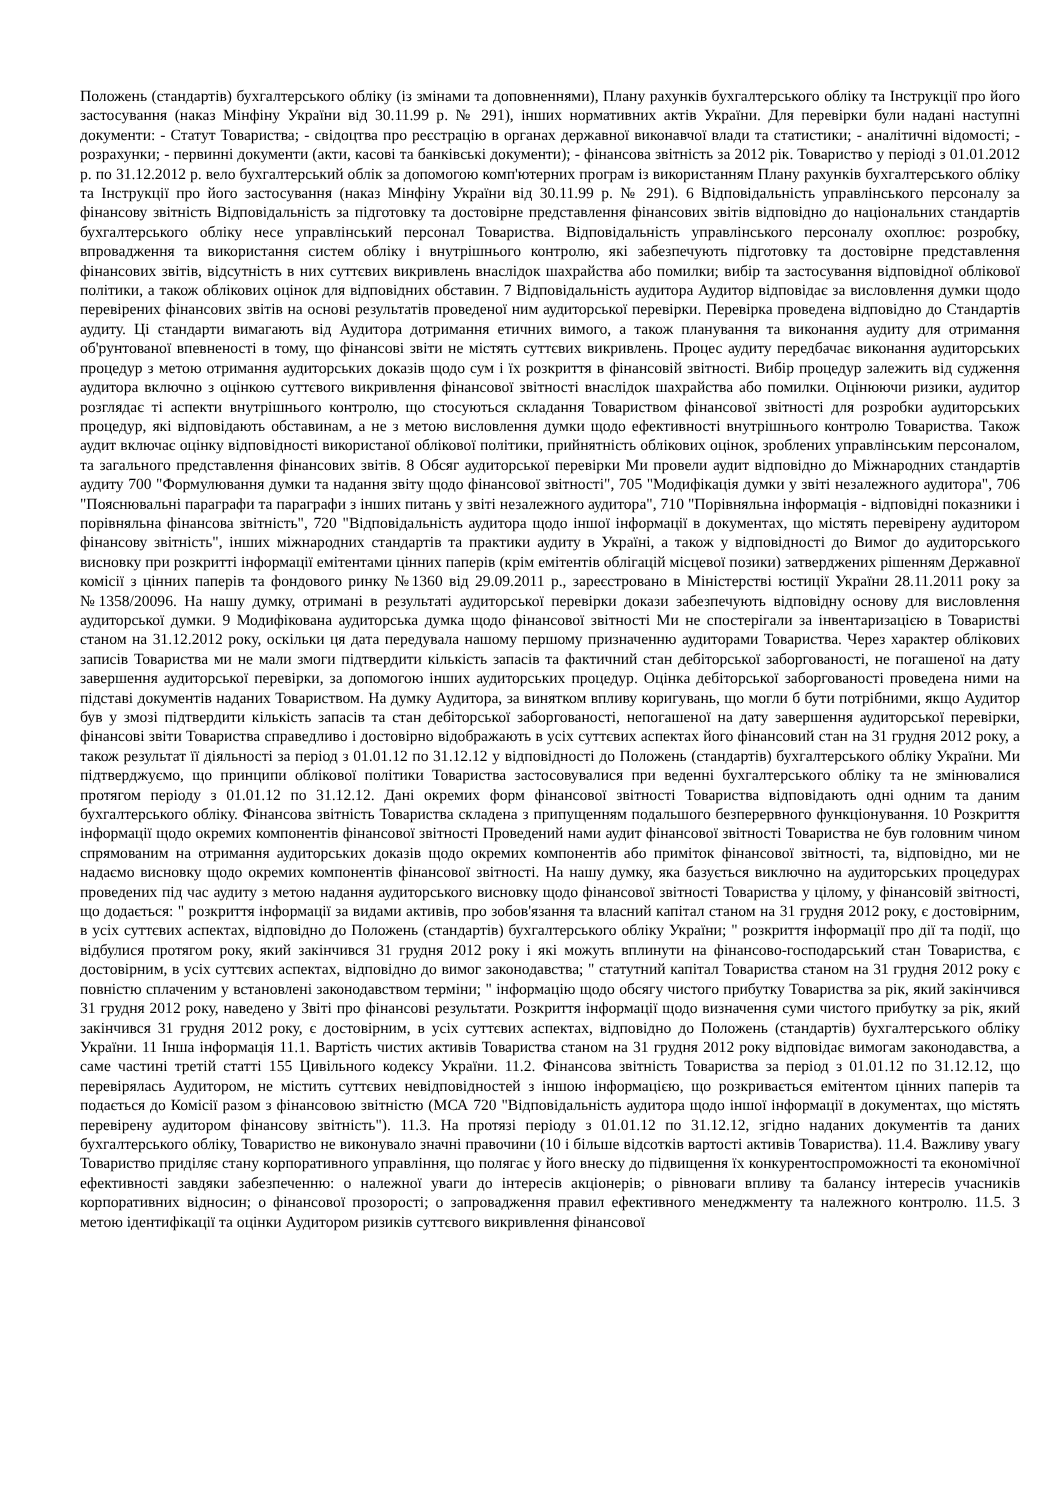Положень (стандартів) бухгалтерського обліку (із змінами та доповненнями), Плану рахунків бухгалтерського обліку та Інструкції про його застосування (наказ Мінфіну України від 30.11.99 р. № 291), інших нормативних актів України. Для перевірки були надані наступні документи: - Статут Товариства; - свідоцтва про реєстрацію в органах державної виконавчої влади та статистики; - аналітичні відомості; - розрахунки; - первинні документи (акти, касові та банківські документи); - фінансова звітність за 2012 рік. Товариство у періоді з 01.01.2012 р. по 31.12.2012 р. вело бухгалтерський облік за допомогою комп'ютерних програм із використанням Плану рахунків бухгалтерського обліку та Інструкції про його застосування (наказ Мінфіну України від 30.11.99 р. № 291). 6 Відповідальність управлінського персоналу за фінансову звітність Відповідальність за підготовку та достовірне представлення фінансових звітів відповідно до національних стандартів бухгалтерського обліку несе управлінський персонал Товариства. Відповідальність управлінського персоналу охоплює: розробку, впровадження та використання систем обліку і внутрішнього контролю, які забезпечують підготовку та достовірне представлення фінансових звітів, відсутність в них суттєвих викривлень внаслідок шахрайства або помилки; вибір та застосування відповідної облікової політики, а також облікових оцінок для відповідних обставин. 7 Відповідальність аудитора Аудитор відповідає за висловлення думки щодо перевірених фінансових звітів на основі результатів проведеної ним аудиторської перевірки. Перевірка проведена відповідно до Стандартів аудиту. Ці стандарти вимагають від Аудитора дотримання етичних вимого, а також планування та виконання аудиту для отримання об'рунтованої впевненості в тому, що фінансові звіти не містять суттєвих викривлень. Процес аудиту передбачає виконання аудиторських процедур з метою отримання аудиторських доказів щодо сум і їх розкриття в фінансовій звітності. Вибір процедур залежить від судження аудитора включно з оцінкою суттєвого викривлення фінансової звітності внаслідок шахрайства або помилки. Оцінюючи ризики, аудитор розглядає ті аспекти внутрішнього контролю, що стосуються складання Товариством фінансової звітності для розробки аудиторських процедур, які відповідають обставинам, а не з метою висловлення думки щодо ефективності внутрішнього контролю Товариства. Також аудит включає оцінку відповідності використаної облікової політики, прийнятність облікових оцінок, зроблених управлінським персоналом, та загального представлення фінансових звітів. 8 Обсяг аудиторської перевірки Ми провели аудит відповідно до Міжнародних стандартів аудиту 700 "Формулювання думки та надання звіту щодо фінансової звітності", 705 "Модифікація думки у звіті незалежного аудитора", 706 "Пояснювальні параграфи та параграфи з інших питань у звіті незалежного аудитора", 710 "Порівняльна інформація - відповідні показники і порівняльна фінансова звітність", 720 "Відповідальність аудитора щодо іншої інформації в документах, що містять перевірену аудитором фінансову звітність", інших міжнародних стандартів та практики аудиту в Україні, а також у відповідності до Вимог до аудиторського висновку при розкритті інформації емітентами цінних паперів (крім емітентів облігацій місцевої позики) затверджених рішенням Державної комісії з цінних паперів та фондового ринку №1360 від 29.09.2011 р., зареєстровано в Міністерстві юстиції України 28.11.2011 року за №1358/20096. На нашу думку, отримані в результаті аудиторської перевірки докази забезпечують відповідну основу для висловлення аудиторської думки. 9 Модифікована аудиторська думка щодо фінансової звітності Ми не спостерігали за інвентаризацією в Товаристві станом на 31.12.2012 року, оскільки ця дата передувала нашому першому призначенню аудиторами Товариства. Через характер облікових записів Товариства ми не мали змоги підтвердити кількість запасів та фактичний стан дебіторської заборгованості, не погашеної на дату завершення аудиторської перевірки, за допомогою інших аудиторських процедур. Оцінка дебіторської заборгованості проведена ними на підставі документів наданих Товариством. На думку Аудитора, за винятком впливу коригувань, що могли б бути потрібними, якщо Аудитор був у змозі підтвердити кількість запасів та стан дебіторської заборгованості, непогашеної на дату завершення аудиторської перевірки, фінансові звіти Товариства справедливо і достовірно відображають в усіх суттєвих аспектах його фінансовий стан на 31 грудня 2012 року, а також результат її діяльності за період з 01.01.12 по 31.12.12 у відповідності до Положень (стандартів) бухгалтерського обліку України. Ми підтверджуємо, що принципи облікової політики Товариства застосовувалися при веденні бухгалтерського обліку та не змінювалися протягом періоду з 01.01.12 по 31.12.12. Дані окремих форм фінансової звітності Товариства відповідають одні одним та даним бухгалтерського обліку. Фінансова звітність Товариства складена з припущенням подальшого безперервного функціонування. 10 Розкриття інформації щодо окремих компонентів фінансової звітності Проведений нами аудит фінансової звітності Товариства не був головним чином спрямованим на отримання аудиторських доказів щодо окремих компонентів або приміток фінансової звітності, та, відповідно, ми не надаємо висновку щодо окремих компонентів фінансової звітності. На нашу думку, яка базується виключно на аудиторських процедурах проведених під час аудиту з метою надання аудиторського висновку щодо фінансової звітності Товариства у цілому, у фінансовій звітності, що додається: " розкриття інформації за видами активів, про зобов'язання та власний капітал станом на 31 грудня 2012 року, є достовірним, в усіх суттєвих аспектах, відповідно до Положень (стандартів) бухгалтерського обліку України; " розкриття інформації про дії та події, що відбулися протягом року, який закінчився 31 грудня 2012 року і які можуть вплинути на фінансово-господарський стан Товариства, є достовірним, в усіх суттєвих аспектах, відповідно до вимог законодавства; " статутний капітал Товариства станом на 31 грудня 2012 року є повністю сплаченим у встановлені законодавством терміни; " інформацію щодо обсягу чистого прибутку Товариства за рік, який закінчився 31 грудня 2012 року, наведено у Звіті про фінансові результати. Розкриття інформації щодо визначення суми чистого прибутку за рік, який закінчився 31 грудня 2012 року, є достовірним, в усіх суттєвих аспектах, відповідно до Положень (стандартів) бухгалтерського обліку України. 11 Інша інформація 11.1. Вартість чистих активів Товариства станом на 31 грудня 2012 року відповідає вимогам законодавства, а саме частині третій статті 155 Цивільного кодексу України. 11.2. Фінансова звітність Товариства за період з 01.01.12 по 31.12.12, що перевірялась Аудитором, не містить суттєвих невідповідностей з іншою інформацією, що розкривається емітентом цінних паперів та подається до Комісії разом з фінансовою звітністю (МСА 720 "Відповідальність аудитора щодо іншої інформації в документах, що містять перевірену аудитором фінансову звітність"). 11.3. На протязі періоду з 01.01.12 по 31.12.12, згідно наданих документів та даних бухгалтерського обліку, Товариство не виконувало значні правочини (10 і більше відсотків вартості активів Товариства). 11.4. Важливу увагу Товариство приділяє стану корпоративного управління, що полягає у його внеску до підвищення їх конкурентоспроможності та економічної ефективності завдяки забезпеченню: о належної уваги до інтересів акціонерів; о рівноваги впливу та балансу інтересів учасників корпоративних відносин; о фінансової прозорості; о запровадження правил ефективного менеджменту та належного контролю. 11.5. З метою ідентифікації та оцінки Аудитором ризиків суттєвого викривлення фінансової